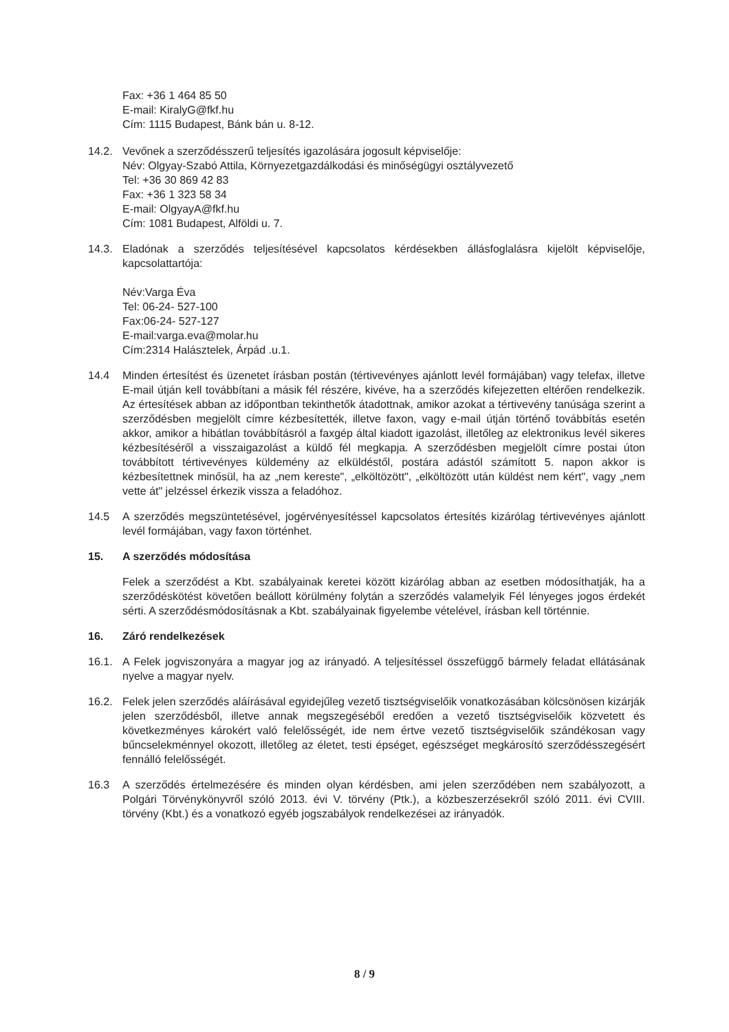Fax: +36 1 464 85 50
E-mail: KiralyG@fkf.hu
Cím: 1115 Budapest, Bánk bán u. 8-12.
14.2. Vevőnek a szerződésszerű teljesítés igazolására jogosult képviselője:
Név: Olgyay-Szabó Attila, Környezetgazdálkodási és minőségügyi osztályvezető
Tel: +36 30 869 42 83
Fax: +36 1 323 58 34
E-mail: OlgyayA@fkf.hu
Cím: 1081 Budapest, Alföldi u. 7.
14.3. Eladónak a szerződés teljesítésével kapcsolatos kérdésekben állásfoglalásra kijelölt képviselője, kapcsolattartója:
Név:Varga Éva
Tel: 06-24- 527-100
Fax:06-24- 527-127
E-mail:varga.eva@molar.hu
Cím:2314 Halásztelek, Árpád .u.1.
14.4 Minden értesítést és üzenetet írásban postán (tértivevényes ajánlott levél formájában) vagy telefax, illetve E-mail útján kell továbbítani a másik fél részére, kivéve, ha a szerződés kifejezetten eltérően rendelkezik. Az értesítések abban az időpontban tekinthetők átadottnak, amikor azokat a tértivevény tanúsága szerint a szerződésben megjelölt címre kézbesítették, illetve faxon, vagy e-mail útján történő továbbítás esetén akkor, amikor a hibátlan továbbításról a faxgép által kiadott igazolást, illetőleg az elektronikus levél sikeres kézbesítéséről a visszaigazolást a küldő fél megkapja. A szerződésben megjelölt címre postai úton továbbított tértivevényes küldemény az elküldéstől, postára adástól számított 5. napon akkor is kézbesítettnek minősül, ha az „nem kereste", „elköltözött", „elköltözött után küldést nem kért", vagy „nem vette át" jelzéssel érkezik vissza a feladóhoz.
14.5 A szerződés megszüntetésével, jogérvényesítéssel kapcsolatos értesítés kizárólag tértivevényes ajánlott levél formájában, vagy faxon történhet.
15. A szerződés módosítása
Felek a szerződést a Kbt. szabályainak keretei között kizárólag abban az esetben módosíthatják, ha a szerződéskötést követően beállott körülmény folytán a szerződés valamelyik Fél lényeges jogos érdekét sérti. A szerződésmódosításnak a Kbt. szabályainak figyelembe vételével, írásban kell történnie.
16. Záró rendelkezések
16.1. A Felek jogviszonyára a magyar jog az irányadó. A teljesítéssel összefüggő bármely feladat ellátásának nyelve a magyar nyelv.
16.2. Felek jelen szerződés aláírásával egyidejűleg vezető tisztségviselőik vonatkozásában kölcsönösen kizárják jelen szerződésből, illetve annak megszegéséből eredően a vezető tisztségviselőik közvetett és következményes károkért való felelősségét, ide nem értve vezető tisztségviselőik szándékosan vagy bűncselekménnyel okozott, illetőleg az életet, testi épséget, egészséget megkárosító szerződésszegésért fennálló felelősségét.
16.3 A szerződés értelmezésére és minden olyan kérdésben, ami jelen szerződében nem szabályozott, a Polgári Törvénykönyvről szóló 2013. évi V. törvény (Ptk.), a közbeszerzésekről szóló 2011. évi CVIII. törvény (Kbt.) és a vonatkozó egyéb jogszabályok rendelkezései az irányadók.
8 / 9